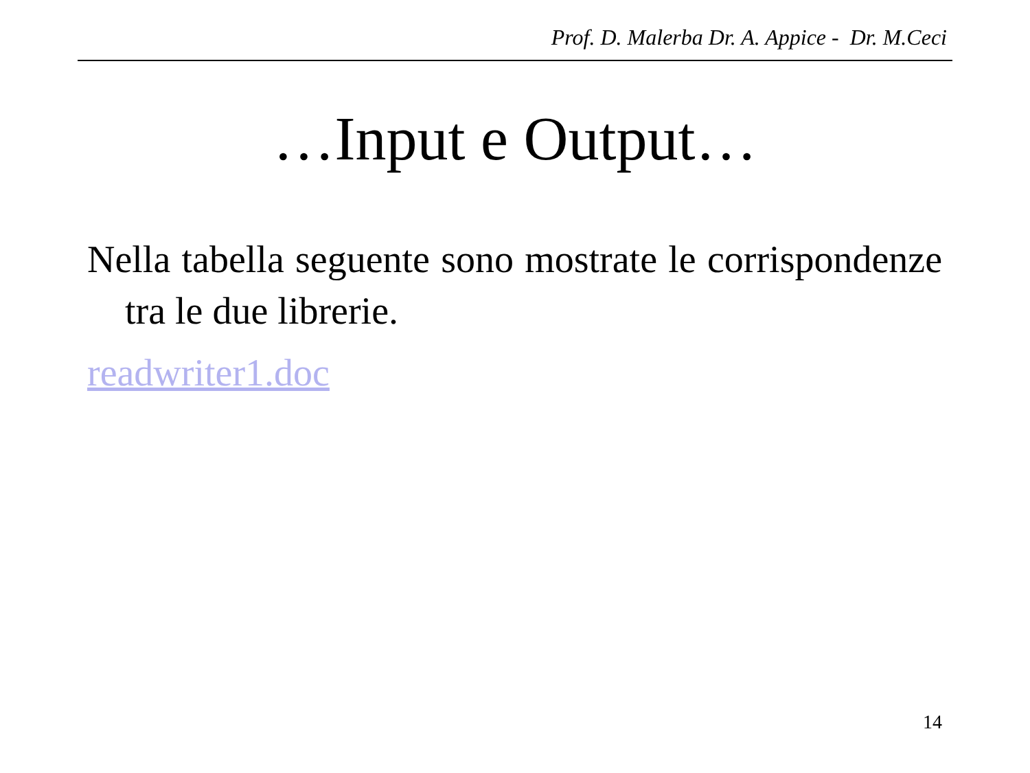Prof. D. Malerba Dr. A. Appice - Dr. M.Ceci
…Input e Output…
Nella tabella seguente sono mostrate le corrispondenze tra le due librerie.
readwriter1.doc
14